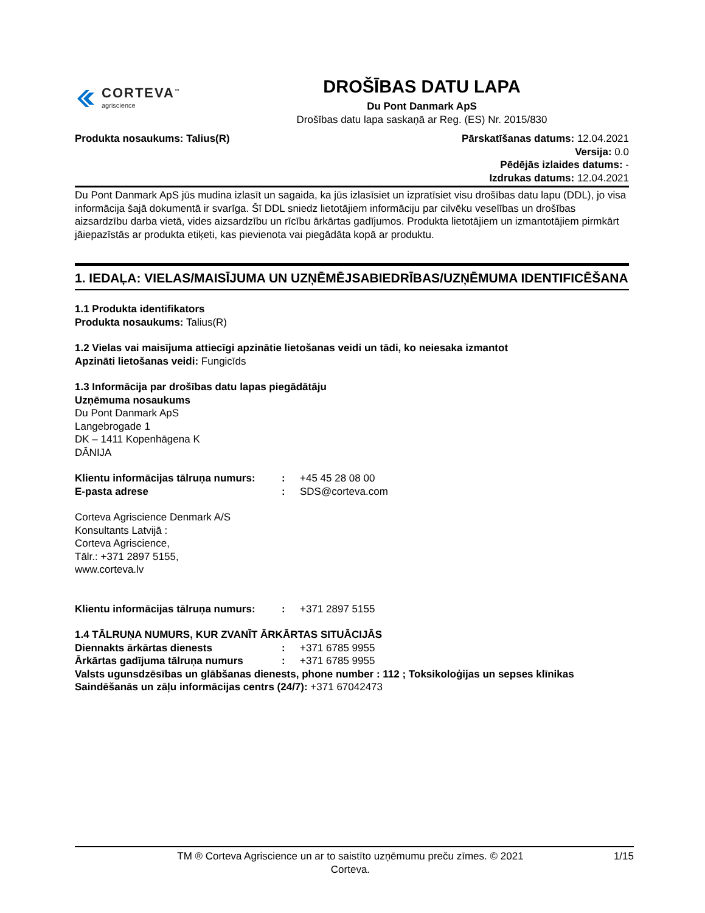CORTEVA<sup>™</sup>
agriscience
DROŠĪBAS DATU LAPA
Du Pont Danmark ApS
Drošības datu lapa saskaņā ar Reg. (ES) Nr. 2015/830
Produkta nosaukums: Talius(R) Pārskatīšanas datums: 12.04.2021
Versija: 0.0
Pēdējās izlaides datums: -
Izdrukas datums: 12.04.2021
Du Pont Danmark ApS jūs mudina izlasīt un sagaida, ka jūs izlasīsiet un izpratīsiet visu drošības datu lapu (DDL), jo visa informācija šajā dokumentā ir svarīga. Šī DDL sniedz lietotājiem informāciju par cilvēku veselības un drošības aizsardzību darba vietā, vides aizsardzību un rīcību ārkārtas gadījumos. Produkta lietotājiem un izmantotājiem pirmkārt jāiepazīstās ar produkta etiķeti, kas pievienota vai piegādāta kopā ar produktu.
1. IEDAĻA: VIELAS/MAISĪJUMA UN UZŅĒMĒJSABIEDRĪBAS/UZŅĒMUMA IDENTIFICĒŠANA
1.1 Produkta identifikators
Produkta nosaukums: Talius(R)
1.2 Vielas vai maisījuma attiecīgi apzinātie lietošanas veidi un tādi, ko neiesaka izmantot
Apzināti lietošanas veidi: Fungicīds
1.3 Informācija par drošības datu lapas piegādātāju
Uzņēmuma nosaukums
Du Pont Danmark ApS
Langebrogade 1
DK – 1411 Kopenhāgena K
DĀNIJA
| Klientu informācijas tālruņa numurs: | : | +45 45 28 08 00 |
| E-pasta adrese | : | SDS@corteva.com |
Corteva Agriscience Denmark A/S
Konsultants Latvijā :
Corteva Agriscience,
Tālr.: +371 2897 5155,
www.corteva.lv
| Klientu informācijas tālruņa numurs: | : | +371 2897 5155 |
1.4 TĀLRUŅA NUMURS, KUR ZVANĪT ĀRKĀRTAS SITUĀCIJĀS
| Diennakts ārkārtas dienests | : | +371 6785 9955 |
| Ārkārtas gadījuma tālruņa numurs | : | +371 6785 9955 |
Valsts ugunsdzēsības un glābšanas dienests, phone number : 112 ; Toksikoloģijas un sepses klīnikas Saindēšanās un zāļu informācijas centrs (24/7): +371 67042473
TM ® Corteva Agriscience un ar to saistīto uzņēmumu preču zīmes. © 2021
Corteva.
1/15